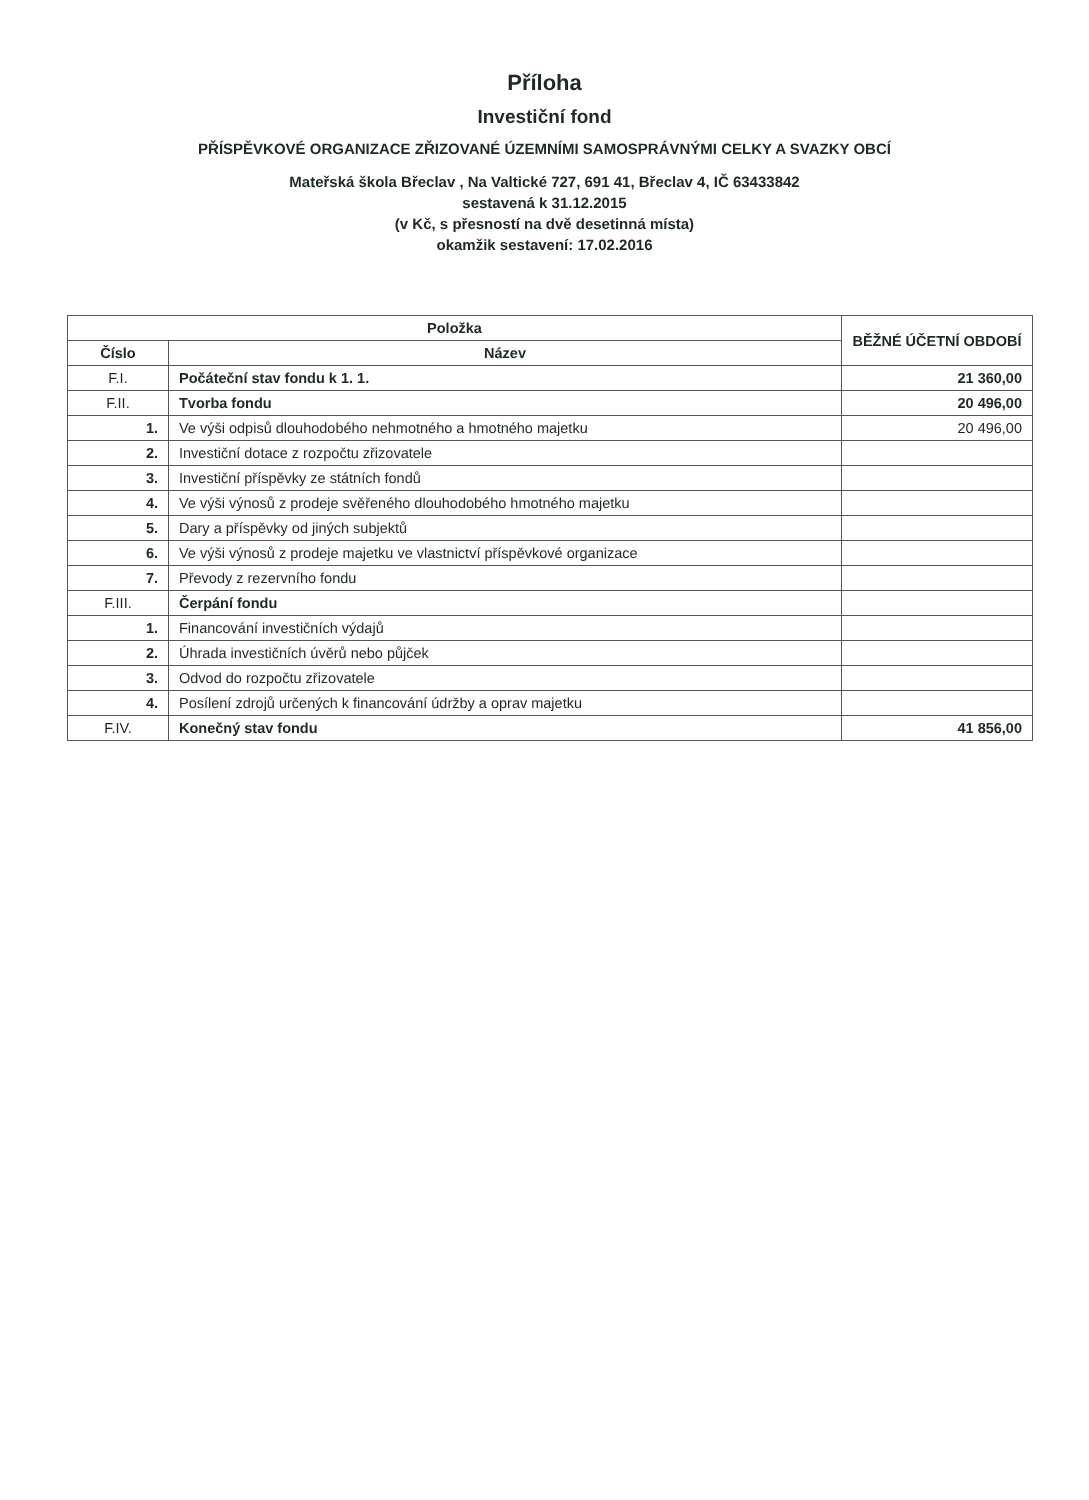Příloha
Investiční fond
PŘÍSPĚVKOVÉ ORGANIZACE ZŘIZOVANÉ ÚZEMNÍMI SAMOSPRÁVNÝMI CELKY A SVAZKY OBCÍ
Mateřská škola Břeclav , Na Valtické 727, 691 41, Břeclav 4, IČ 63433842
sestavená k 31.12.2015
(v Kč, s přesností na dvě desetinná místa)
okamžik sestavení: 17.02.2016
| Položka | | BĚŽNÉ ÚČETNÍ OBDOBÍ |
| --- | --- | --- |
| Číslo | Název | |
| F.I. | Počáteční stav fondu k 1. 1. | 21 360,00 |
| F.II. | Tvorba fondu | 20 496,00 |
| 1. | Ve výši odpisů dlouhodobého nehmotného a hmotného majetku | 20 496,00 |
| 2. | Investiční dotace z rozpočtu zřizovatele | |
| 3. | Investiční příspěvky ze státních fondů | |
| 4. | Ve výši výnosů z prodeje svěřeného dlouhodobého hmotného majetku | |
| 5. | Dary a příspěvky od jiných subjektů | |
| 6. | Ve výši výnosů z prodeje majetku ve vlastnictví příspěvkové organizace | |
| 7. | Převody z rezervního fondu | |
| F.III. | Čerpání fondu | |
| 1. | Financování investičních výdajů | |
| 2. | Úhrada investičních úvěrů nebo půjček | |
| 3. | Odvod do rozpočtu zřizovatele | |
| 4. | Posílení zdrojů určených k financování údržby a oprav majetku | |
| F.IV. | Konečný stav fondu | 41 856,00 |